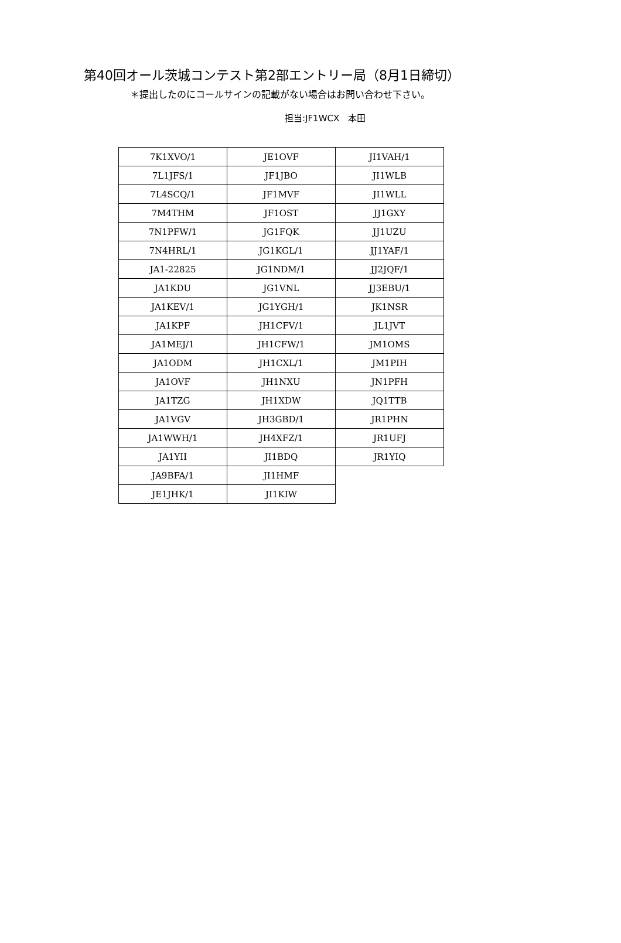第40回オール茨城コンテスト第2部エントリー局（8月1日締切）
＊提出したのにコールサインの記載がない場合はお問い合わせ下さい。
担当:JF1WCX　本田
| 7K1XVO/1 | JE1OVF | JI1VAH/1 |
| 7L1JFS/1 | JF1JBO | JI1WLB |
| 7L4SCQ/1 | JF1MVF | JI1WLL |
| 7M4THM | JF1OST | JJ1GXY |
| 7N1PFW/1 | JG1FQK | JJ1UZU |
| 7N4HRL/1 | JG1KGL/1 | JJ1YAF/1 |
| JA1-22825 | JG1NDM/1 | JJ2JQF/1 |
| JA1KDU | JG1VNL | JJ3EBU/1 |
| JA1KEV/1 | JG1YGH/1 | JK1NSR |
| JA1KPF | JH1CFV/1 | JL1JVT |
| JA1MEJ/1 | JH1CFW/1 | JM1OMS |
| JA1ODM | JH1CXL/1 | JM1PIH |
| JA1OVF | JH1NXU | JN1PFH |
| JA1TZG | JH1XDW | JQ1TTB |
| JA1VGV | JH3GBD/1 | JR1PHN |
| JA1WWH/1 | JH4XFZ/1 | JR1UFJ |
| JA1YII | JI1BDQ | JR1YIQ |
| JA9BFA/1 | JI1HMF | |
| JE1JHK/1 | JI1KIW | |